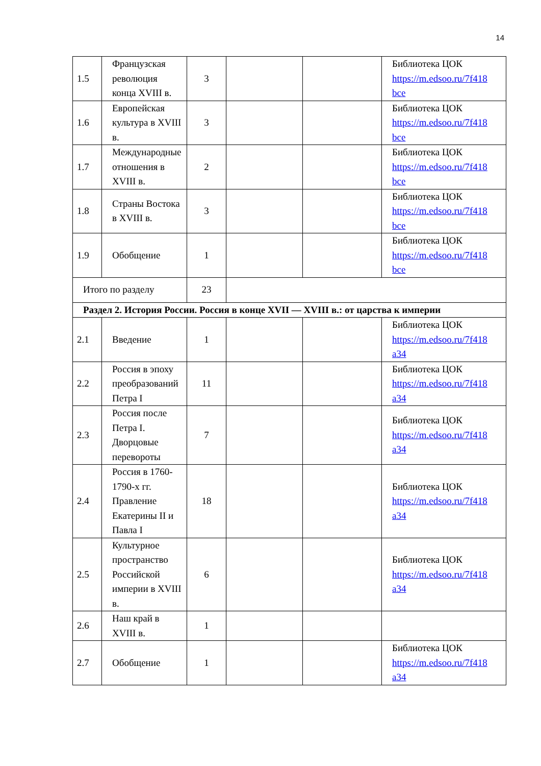14
| 1.5 | Французская революция конца XVIII в. | 3 | | | Библиотека ЦОК https://m.edsoo.ru/7f418 bce |
| 1.6 | Европейская культура в XVIII в. | 3 | | | Библиотека ЦОК https://m.edsoo.ru/7f418 bce |
| 1.7 | Международные отношения в XVIII в. | 2 | | | Библиотека ЦОК https://m.edsoo.ru/7f418 bce |
| 1.8 | Страны Востока в XVIII в. | 3 | | | Библиотека ЦОК https://m.edsoo.ru/7f418 bce |
| 1.9 | Обобщение | 1 | | | Библиотека ЦОК https://m.edsoo.ru/7f418 bce |
| Итого по разделу | | 23 | | | |
| Раздел 2. История России. Россия в конце XVII — XVIII в.: от царства к империи | | | | | |
| 2.1 | Введение | 1 | | | Библиотека ЦОК https://m.edsoo.ru/7f418 a34 |
| 2.2 | Россия в эпоху преобразований Петра I | 11 | | | Библиотека ЦОК https://m.edsoo.ru/7f418 a34 |
| 2.3 | Россия после Петра I. Дворцовые перевороты | 7 | | | Библиотека ЦОК https://m.edsoo.ru/7f418 a34 |
| 2.4 | Россия в 1760-1790-х гг. Правление Екатерины II и Павла I | 18 | | | Библиотека ЦОК https://m.edsoo.ru/7f418 a34 |
| 2.5 | Культурное пространство Российской империи в XVIII в. | 6 | | | Библиотека ЦОК https://m.edsoo.ru/7f418 a34 |
| 2.6 | Наш край в XVIII в. | 1 | | | |
| 2.7 | Обобщение | 1 | | | Библиотека ЦОК https://m.edsoo.ru/7f418 a34 |